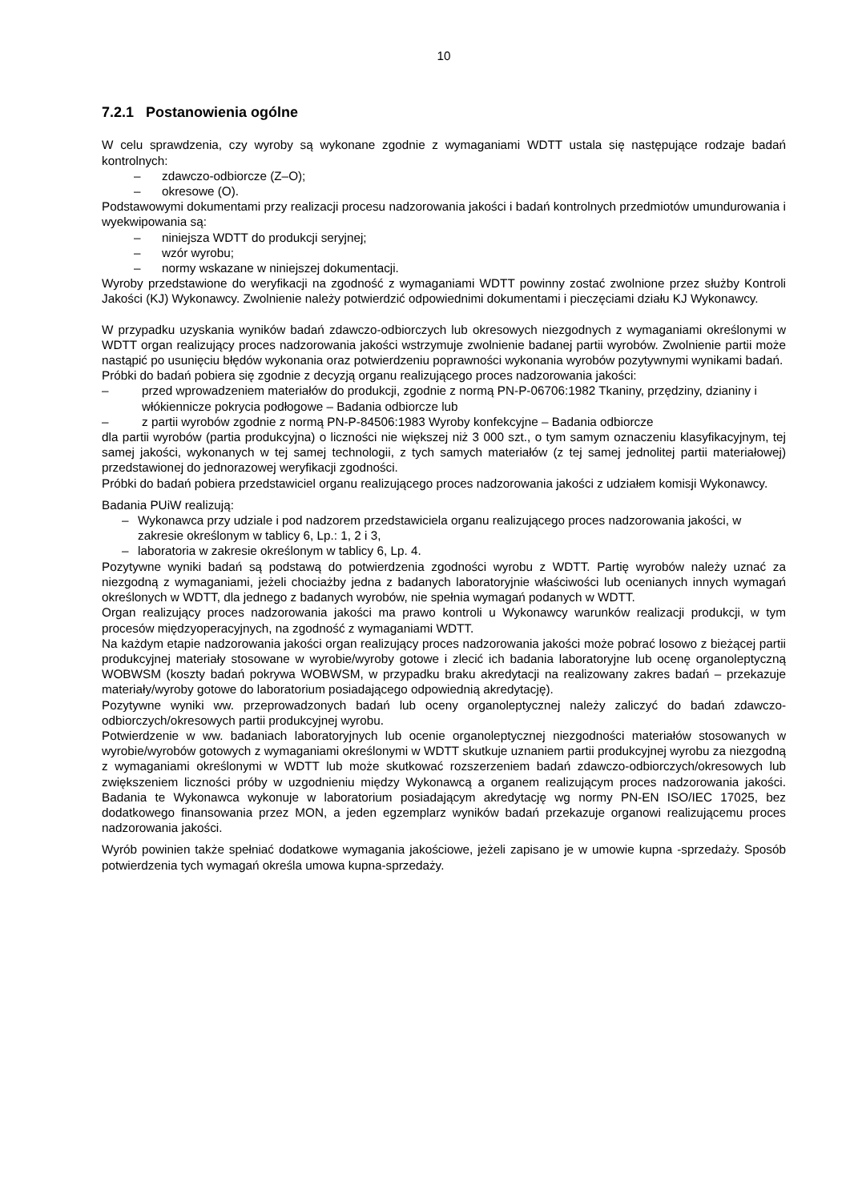10
7.2.1 Postanowienia ogólne
W celu sprawdzenia, czy wyroby są wykonane zgodnie z wymaganiami WDTT ustala się następujące rodzaje badań kontrolnych:
– zdawczo-odbiorcze (Z–O);
– okresowe (O).
Podstawowymi dokumentami przy realizacji procesu nadzorowania jakości i badań kontrolnych przedmiotów umundurowania i wyekwipowania są:
– niniejsza WDTT do produkcji seryjnej;
– wzór wyrobu;
– normy wskazane w niniejszej dokumentacji.
Wyroby przedstawione do weryfikacji na zgodność z wymaganiami WDTT powinny zostać zwolnione przez służby Kontroli Jakości (KJ) Wykonawcy. Zwolnienie należy potwierdzić odpowiednimi dokumentami i pieczęciami działu KJ Wykonawcy.
W przypadku uzyskania wyników badań zdawczo-odbiorczych lub okresowych niezgodnych z wymaganiami określonymi w WDTT organ realizujący proces nadzorowania jakości wstrzymuje zwolnienie badanej partii wyrobów. Zwolnienie partii może nastąpić po usunięciu błędów wykonania oraz potwierdzeniu poprawności wykonania wyrobów pozytywnymi wynikami badań.
Próbki do badań pobiera się zgodnie z decyzją organu realizującego proces nadzorowania jakości:
– przed wprowadzeniem materiałów do produkcji, zgodnie z normą PN-P-06706:1982 Tkaniny, przędziny, dzianiny i włókiennicze pokrycia podłogowe – Badania odbiorcze lub
– z partii wyrobów zgodnie z normą PN-P-84506:1983 Wyroby konfekcyjne – Badania odbiorcze
dla partii wyrobów (partia produkcyjna) o liczności nie większej niż 3 000 szt., o tym samym oznaczeniu klasyfikacyjnym, tej samej jakości, wykonanych w tej samej technologii, z tych samych materiałów (z tej samej jednolitej partii materiałowej) przedstawionej do jednorazowej weryfikacji zgodności.
Próbki do badań pobiera przedstawiciel organu realizującego proces nadzorowania jakości z udziałem komisji Wykonawcy.
Badania PUiW realizują:
– Wykonawca przy udziale i pod nadzorem przedstawiciela organu realizującego proces nadzorowania jakości, w zakresie określonym w tablicy 6, Lp.: 1, 2 i 3,
– laboratoria w zakresie określonym w tablicy 6, Lp. 4.
Pozytywne wyniki badań są podstawą do potwierdzenia zgodności wyrobu z WDTT. Partię wyrobów należy uznać za niezgodną z wymaganiami, jeżeli chociażby jedna z badanych laboratoryjnie właściwości lub ocenianych innych wymagań określonych w WDTT, dla jednego z badanych wyrobów, nie spełnia wymagań podanych w WDTT.
Organ realizujący proces nadzorowania jakości ma prawo kontroli u Wykonawcy warunków realizacji produkcji, w tym procesów międzyoperacyjnych, na zgodność z wymaganiami WDTT.
Na każdym etapie nadzorowania jakości organ realizujący proces nadzorowania jakości może pobrać losowo z bieżącej partii produkcyjnej materiały stosowane w wyrobie/wyroby gotowe i zlecić ich badania laboratoryjne lub ocenę organoleptyczną WOBWSM (koszty badań pokrywa WOBWSM, w przypadku braku akredytacji na realizowany zakres badań – przekazuje materiały/wyroby gotowe do laboratorium posiadającego odpowiednią akredytację).
Pozytywne wyniki ww. przeprowadzonych badań lub oceny organoleptycznej należy zaliczyć do badań zdawczo-odbiorczych/okresowych partii produkcyjnej wyrobu.
Potwierdzenie w ww. badaniach laboratoryjnych lub ocenie organoleptycznej niezgodności materiałów stosowanych w wyrobie/wyrobów gotowych z wymaganiami określonymi w WDTT skutkuje uznaniem partii produkcyjnej wyrobu za niezgodną z wymaganiami określonymi w WDTT lub może skutkować rozszerzeniem badań zdawczo-odbiorczych/okresowych lub zwiększeniem liczności próby w uzgodnieniu między Wykonawcą a organem realizującym proces nadzorowania jakości. Badania te Wykonawca wykonuje w laboratorium posiadającym akredytację wg normy PN-EN ISO/IEC 17025, bez dodatkowego finansowania przez MON, a jeden egzemplarz wyników badań przekazuje organowi realizującemu proces nadzorowania jakości.
Wyrób powinien także spełniać dodatkowe wymagania jakościowe, jeżeli zapisano je w umowie kupna -sprzedaży. Sposób potwierdzenia tych wymagań określa umowa kupna-sprzedaży.